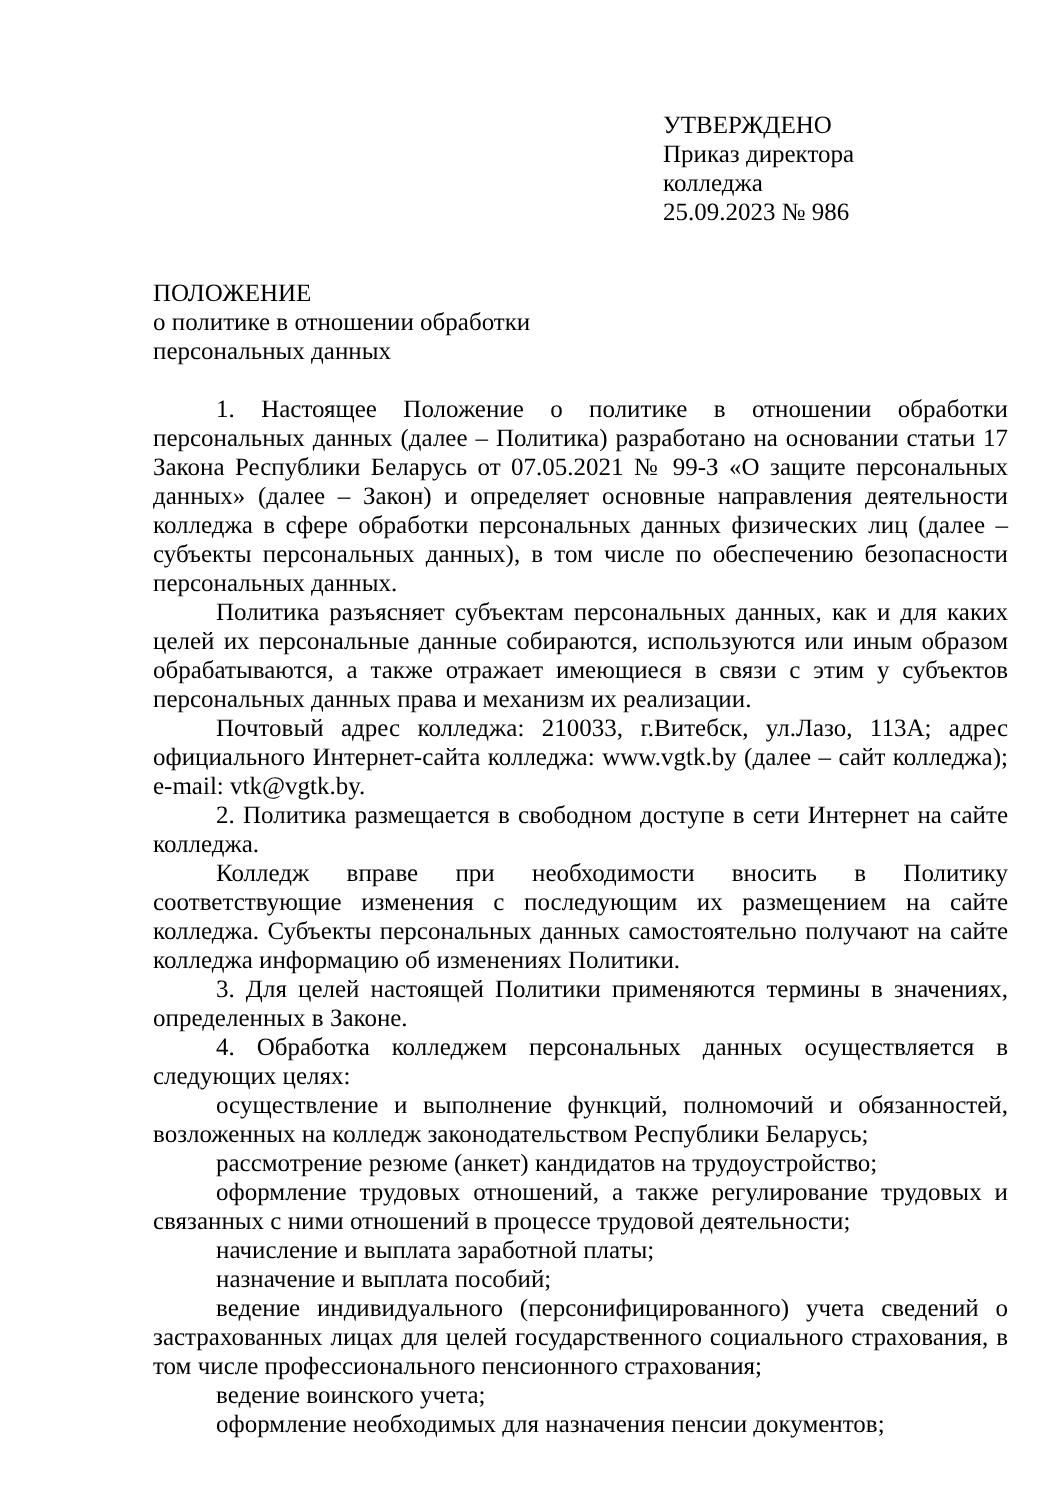УТВЕРЖДЕНО
Приказ директора
колледжа
25.09.2023 № 986
ПОЛОЖЕНИЕ
о политике в отношении обработки
персональных данных
1. Настоящее Положение о политике в отношении обработки персональных данных (далее – Политика) разработано на основании статьи 17 Закона Республики Беларусь от 07.05.2021 № 99-З «О защите персональных данных» (далее – Закон) и определяет основные направления деятельности колледжа в сфере обработки персональных данных физических лиц (далее – субъекты персональных данных), в том числе по обеспечению безопасности персональных данных.
Политика разъясняет субъектам персональных данных, как и для каких целей их персональные данные собираются, используются или иным образом обрабатываются, а также отражает имеющиеся в связи с этим у субъектов персональных данных права и механизм их реализации.
Почтовый адрес колледжа: 210033, г.Витебск, ул.Лазо, 113А; адрес официального Интернет-сайта колледжа: www.vgtk.by (далее – сайт колледжа); e-mail: vtk@vgtk.by.
2. Политика размещается в свободном доступе в сети Интернет на сайте колледжа.
Колледж вправе при необходимости вносить в Политику соответствующие изменения с последующим их размещением на сайте колледжа. Субъекты персональных данных самостоятельно получают на сайте колледжа информацию об изменениях Политики.
3. Для целей настоящей Политики применяются термины в значениях, определенных в Законе.
4. Обработка колледжем персональных данных осуществляется в следующих целях:
осуществление и выполнение функций, полномочий и обязанностей, возложенных на колледж законодательством Республики Беларусь;
рассмотрение резюме (анкет) кандидатов на трудоустройство;
оформление трудовых отношений, а также регулирование трудовых и связанных с ними отношений в процессе трудовой деятельности;
начисление и выплата заработной платы;
назначение и выплата пособий;
ведение индивидуального (персонифицированного) учета сведений о застрахованных лицах для целей государственного социального страхования, в том числе профессионального пенсионного страхования;
ведение воинского учета;
оформление необходимых для назначения пенсии документов;